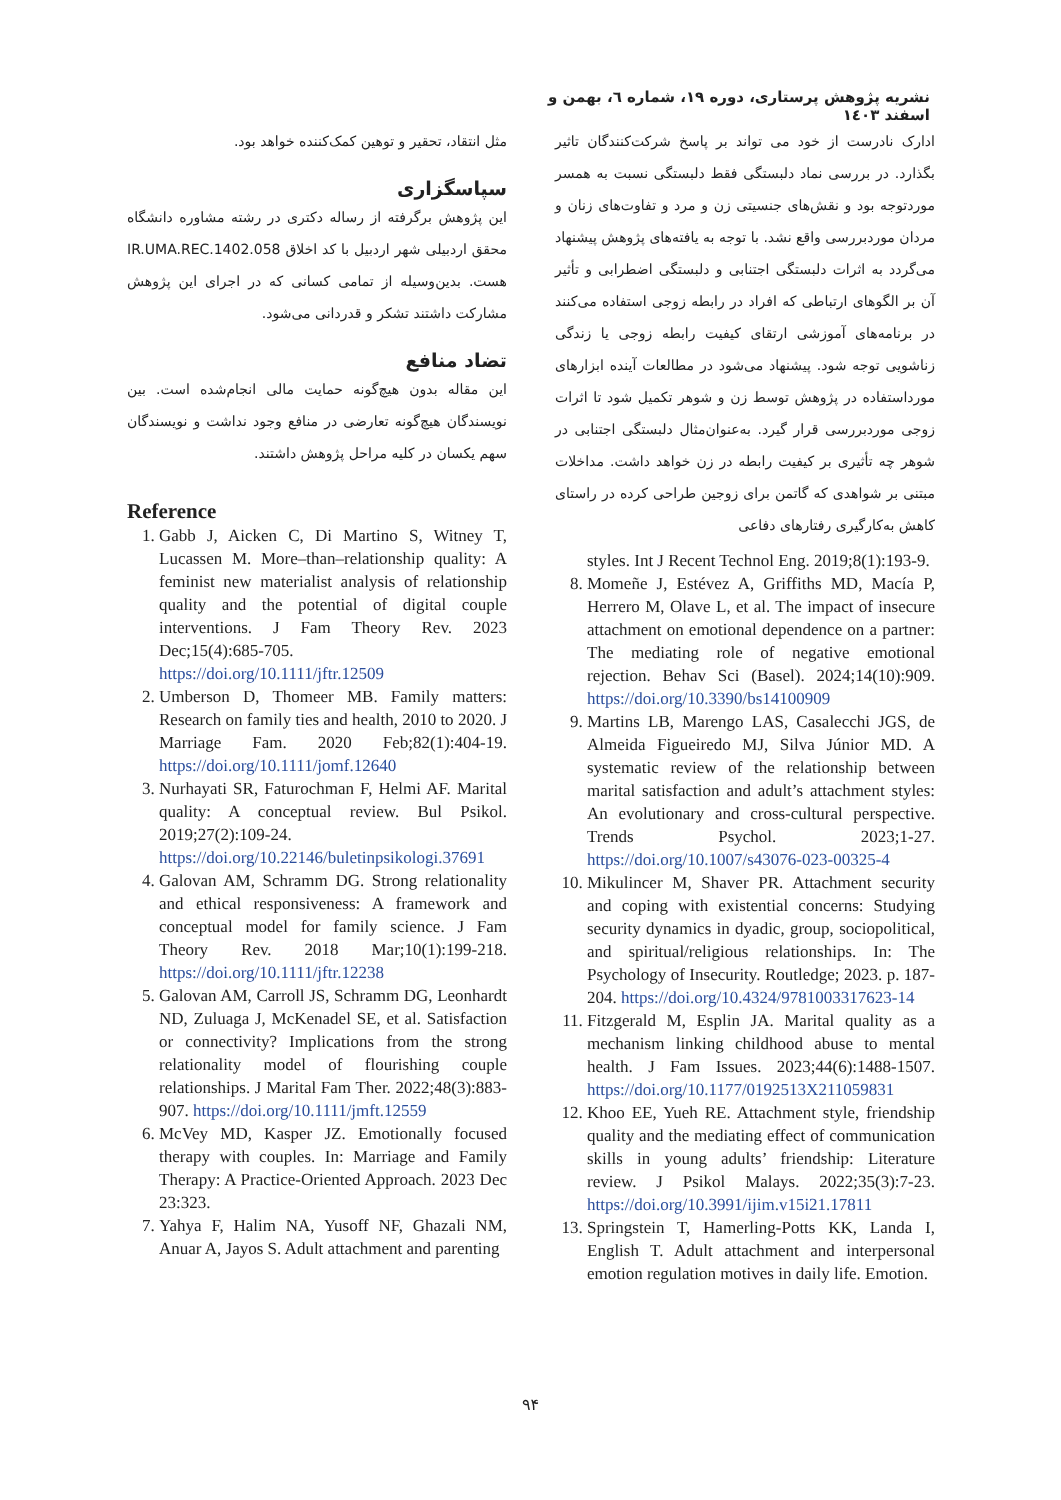نشریه پژوهش پرستاری، دوره ۱۹، شماره ٦، بهمن و اسفند ١٤٠٣
ادارک نادرست از خود می تواند بر پاسخ شرکت‌کنندگان تاثیر بگذارد. در بررسی نماد دلبستگی فقط دلبستگی نسبت به همسر موردتوجه بود و نقش‌های جنسیتی زن و مرد و تفاوت‌های زنان و مردان موردبررسی واقع نشد. با توجه به یافته‌های پژوهش پیشنهاد می‌گردد به اثرات دلبستگی اجتنابی و دلبستگی اضطرابی و تأثیر آن بر الگوهای ارتباطی که افراد در رابطه زوجی استفاده می‌کنند در برنامه‌های آموزشی ارتقای کیفیت رابطه زوجی یا زندگی زناشویی توجه شود. پیشنهاد می‌شود در مطالعات آینده ابزارهای مورداستفاده در پژوهش توسط زن و شوهر تکمیل شود تا اثرات زوجی موردبررسی قرار گیرد. به‌عنوان‌مثال دلبستگی اجتنابی در شوهر چه تأثیری بر کیفیت رابطه در زن خواهد داشت. مداخلات مبتنی بر شواهدی که گاتمن برای زوجین طراحی کرده در راستای کاهش به‌کارگیری رفتارهای دفاعی
styles. Int J Recent Technol Eng. 2019;8(1):193-9.
8. Momeñe J, Estévez A, Griffiths MD, Macía P, Herrero M, Olave L, et al. The impact of insecure attachment on emotional dependence on a partner: The mediating role of negative emotional rejection. Behav Sci (Basel). 2024;14(10):909. https://doi.org/10.3390/bs14100909
9. Martins LB, Marengo LAS, Casalecchi JGS, de Almeida Figueiredo MJ, Silva Júnior MD. A systematic review of the relationship between marital satisfaction and adult’s attachment styles: An evolutionary and cross-cultural perspective. Trends Psychol. 2023;1-27. https://doi.org/10.1007/s43076-023-00325-4
10. Mikulincer M, Shaver PR. Attachment security and coping with existential concerns: Studying security dynamics in dyadic, group, sociopolitical, and spiritual/religious relationships. In: The Psychology of Insecurity. Routledge; 2023. p. 187-204. https://doi.org/10.4324/9781003317623-14
11. Fitzgerald M, Esplin JA. Marital quality as a mechanism linking childhood abuse to mental health. J Fam Issues. 2023;44(6):1488-1507. https://doi.org/10.1177/0192513X211059831
12. Khoo EE, Yueh RE. Attachment style, friendship quality and the mediating effect of communication skills in young adults’ friendship: Literature review. J Psikol Malays. 2022;35(3):7-23. https://doi.org/10.3991/ijim.v15i21.17811
13. Springstein T, Hamerling-Potts KK, Landa I, English T. Adult attachment and interpersonal emotion regulation motives in daily life. Emotion.
مثل انتقاد، تحقیر و توهین کمک‌کننده خواهد بود.
سپاسگزاری
این پژوهش برگرفته از رساله دکتری در رشته مشاوره دانشگاه محقق اردبیلی شهر اردبیل با کد اخلاق IR.UMA.REC.1402.058 هست. بدین‌وسیله از تمامی کسانی که در اجرای این پژوهش مشارکت داشتند تشکر و قدردانی می‌شود.
تضاد منافع
این مقاله بدون هیچ‌گونه حمایت مالی انجام‌شده است. بین نویسندگان هیچ‌گونه تعارضی در منافع وجود نداشت و نویسندگان سهم یکسان در کلیه مراحل پژوهش داشتند.
Reference
1. Gabb J, Aicken C, Di Martino S, Witney T, Lucassen M. More–than–relationship quality: A feminist new materialist analysis of relationship quality and the potential of digital couple interventions. J Fam Theory Rev. 2023 Dec;15(4):685-705. https://doi.org/10.1111/jftr.12509
2. Umberson D, Thomeer MB. Family matters: Research on family ties and health, 2010 to 2020. J Marriage Fam. 2020 Feb;82(1):404-19. https://doi.org/10.1111/jomf.12640
3. Nurhayati SR, Faturochman F, Helmi AF. Marital quality: A conceptual review. Bul Psikol. 2019;27(2):109-24. https://doi.org/10.22146/buletinpsikologi.37691
4. Galovan AM, Schramm DG. Strong relationality and ethical responsiveness: A framework and conceptual model for family science. J Fam Theory Rev. 2018 Mar;10(1):199-218. https://doi.org/10.1111/jftr.12238
5. Galovan AM, Carroll JS, Schramm DG, Leonhardt ND, Zuluaga J, McKenadel SE, et al. Satisfaction or connectivity? Implications from the strong relationality model of flourishing couple relationships. J Marital Fam Ther. 2022;48(3):883-907. https://doi.org/10.1111/jmft.12559
6. McVey MD, Kasper JZ. Emotionally focused therapy with couples. In: Marriage and Family Therapy: A Practice-Oriented Approach. 2023 Dec 23:323.
7. Yahya F, Halim NA, Yusoff NF, Ghazali NM, Anuar A, Jayos S. Adult attachment and parenting
۹۴